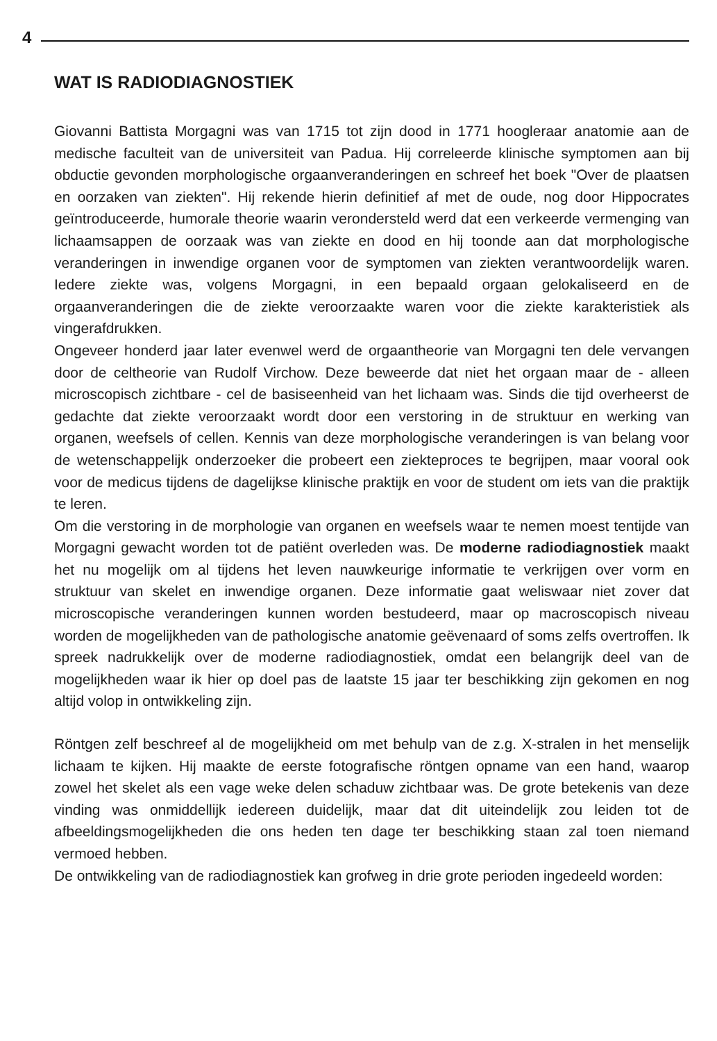4
WAT IS RADIODIAGNOSTIEK
Giovanni Battista Morgagni was van 1715 tot zijn dood in 1771 hoogleraar anatomie aan de medische faculteit van de universiteit van Padua. Hij correleerde klinische symptomen aan bij obductie gevonden morphologische orgaanveranderingen en schreef het boek "Over de plaatsen en oorzaken van ziekten". Hij rekende hierin definitief af met de oude, nog door Hippocrates geïntroduceerde, humorale theorie waarin verondersteld werd dat een verkeerde vermenging van lichaamsappen de oorzaak was van ziekte en dood en hij toonde aan dat morphologische veranderingen in inwendige organen voor de symptomen van ziekten verantwoordelijk waren. Iedere ziekte was, volgens Morgagni, in een bepaald orgaan gelokaliseerd en de orgaanveranderingen die de ziekte veroorzaakte waren voor die ziekte karakteristiek als vingerafdrukken.
Ongeveer honderd jaar later evenwel werd de orgaantheorie van Morgagni ten dele vervangen door de celtheorie van Rudolf Virchow. Deze beweerde dat niet het orgaan maar de - alleen microscopisch zichtbare - cel de basiseenheid van het lichaam was. Sinds die tijd overheerst de gedachte dat ziekte veroorzaakt wordt door een verstoring in de struktuur en werking van organen, weefsels of cellen. Kennis van deze morphologische veranderingen is van belang voor de wetenschappelijk onderzoeker die probeert een ziekteproces te begrijpen, maar vooral ook voor de medicus tijdens de dagelijkse klinische praktijk en voor de student om iets van die praktijk te leren.
Om die verstoring in de morphologie van organen en weefsels waar te nemen moest tentijde van Morgagni gewacht worden tot de patiënt overleden was. De moderne radiodiagnostiek maakt het nu mogelijk om al tijdens het leven nauwkeurige informatie te verkrijgen over vorm en struktuur van skelet en inwendige organen. Deze informatie gaat weliswaar niet zover dat microscopische veranderingen kunnen worden bestudeerd, maar op macroscopisch niveau worden de mogelijkheden van de pathologische anatomie geëvenaard of soms zelfs overtroffen. Ik spreek nadrukkelijk over de moderne radiodiagnostiek, omdat een belangrijk deel van de mogelijkheden waar ik hier op doel pas de laatste 15 jaar ter beschikking zijn gekomen en nog altijd volop in ontwikkeling zijn.
Röntgen zelf beschreef al de mogelijkheid om met behulp van de z.g. X-stralen in het menselijk lichaam te kijken. Hij maakte de eerste fotografische röntgen opname van een hand, waarop zowel het skelet als een vage weke delen schaduw zichtbaar was. De grote betekenis van deze vinding was onmiddellijk iedereen duidelijk, maar dat dit uiteindelijk zou leiden tot de afbeeldingsmogelijkheden die ons heden ten dage ter beschikking staan zal toen niemand vermoed hebben.
De ontwikkeling van de radiodiagnostiek kan grofweg in drie grote perioden ingedeeld worden: